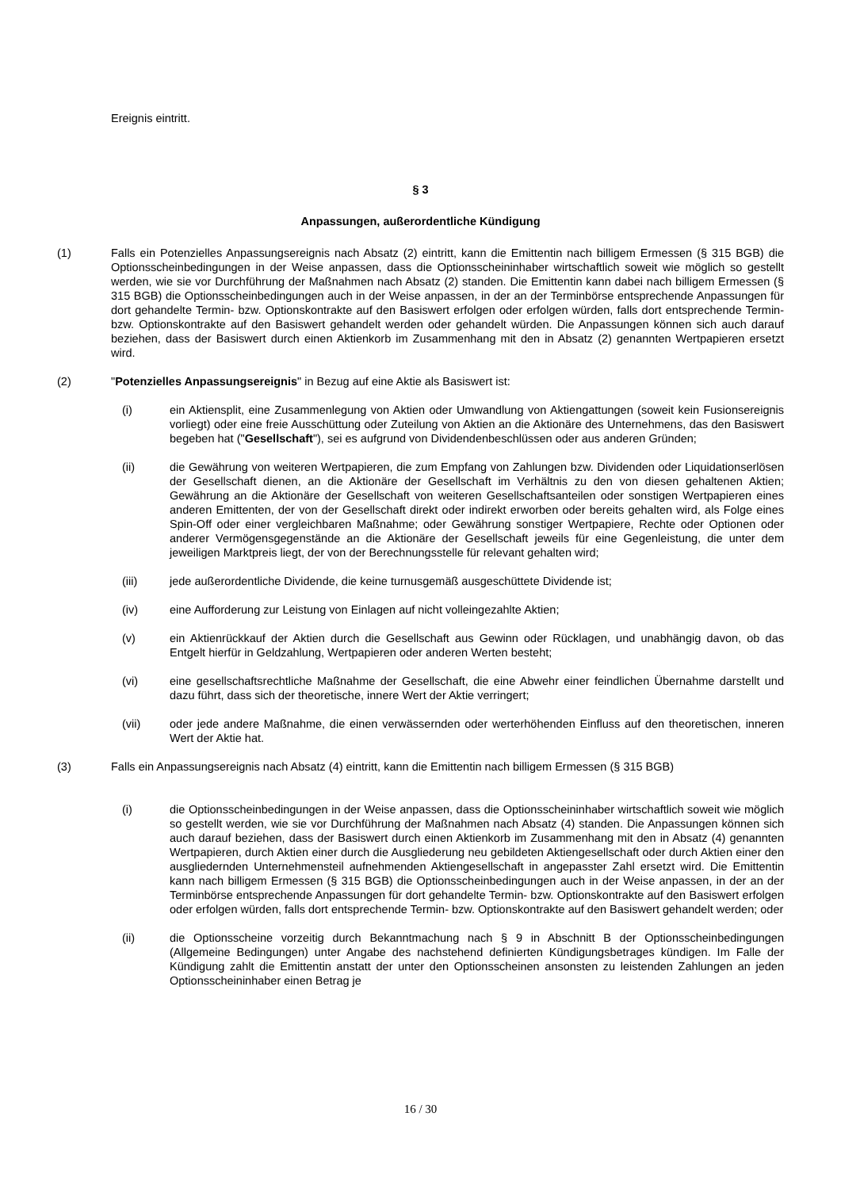Ereignis eintritt.
§ 3
Anpassungen, außerordentliche Kündigung
(1) Falls ein Potenzielles Anpassungsereignis nach Absatz (2) eintritt, kann die Emittentin nach billigem Ermessen (§ 315 BGB) die Optionsscheinbedingungen in der Weise anpassen, dass die Optionsscheininhaber wirtschaftlich soweit wie möglich so gestellt werden, wie sie vor Durchführung der Maßnahmen nach Absatz (2) standen. Die Emittentin kann dabei nach billigem Ermessen (§ 315 BGB) die Optionsscheinbedingungen auch in der Weise anpassen, in der an der Terminbörse entsprechende Anpassungen für dort gehandelte Termin- bzw. Optionskontrakte auf den Basiswert erfolgen oder erfolgen würden, falls dort entsprechende Termin- bzw. Optionskontrakte auf den Basiswert gehandelt werden oder gehandelt würden. Die Anpassungen können sich auch darauf beziehen, dass der Basiswert durch einen Aktienkorb im Zusammenhang mit den in Absatz (2) genannten Wertpapieren ersetzt wird.
(2) "Potenzielles Anpassungsereignis" in Bezug auf eine Aktie als Basiswert ist:
(i) ein Aktiensplit, eine Zusammenlegung von Aktien oder Umwandlung von Aktiengattungen (soweit kein Fusionsereignis vorliegt) oder eine freie Ausschüttung oder Zuteilung von Aktien an die Aktionäre des Unternehmens, das den Basiswert begeben hat ("Gesellschaft"), sei es aufgrund von Dividendenbeschlüssen oder aus anderen Gründen;
(ii) die Gewährung von weiteren Wertpapieren, die zum Empfang von Zahlungen bzw. Dividenden oder Liquidationserlösen der Gesellschaft dienen, an die Aktionäre der Gesellschaft im Verhältnis zu den von diesen gehaltenen Aktien; Gewährung an die Aktionäre der Gesellschaft von weiteren Gesellschaftsanteilen oder sonstigen Wertpapieren eines anderen Emittenten, der von der Gesellschaft direkt oder indirekt erworben oder bereits gehalten wird, als Folge eines Spin-Off oder einer vergleichbaren Maßnahme; oder Gewährung sonstiger Wertpapiere, Rechte oder Optionen oder anderer Vermögensgegenstände an die Aktionäre der Gesellschaft jeweils für eine Gegenleistung, die unter dem jeweiligen Marktpreis liegt, der von der Berechnungsstelle für relevant gehalten wird;
(iii) jede außerordentliche Dividende, die keine turnusgemäß ausgeschüttete Dividende ist;
(iv) eine Aufforderung zur Leistung von Einlagen auf nicht volleingezahlte Aktien;
(v) ein Aktienrückkauf der Aktien durch die Gesellschaft aus Gewinn oder Rücklagen, und unabhängig davon, ob das Entgelt hierfür in Geldzahlung, Wertpapieren oder anderen Werten besteht;
(vi) eine gesellschaftsrechtliche Maßnahme der Gesellschaft, die eine Abwehr einer feindlichen Übernahme darstellt und dazu führt, dass sich der theoretische, innere Wert der Aktie verringert;
(vii) oder jede andere Maßnahme, die einen verwässernden oder werterhöhenden Einfluss auf den theoretischen, inneren Wert der Aktie hat.
(3) Falls ein Anpassungsereignis nach Absatz (4) eintritt, kann die Emittentin nach billigem Ermessen (§ 315 BGB)
(i) die Optionsscheinbedingungen in der Weise anpassen, dass die Optionsscheininhaber wirtschaftlich soweit wie möglich so gestellt werden, wie sie vor Durchführung der Maßnahmen nach Absatz (4) standen. Die Anpassungen können sich auch darauf beziehen, dass der Basiswert durch einen Aktienkorb im Zusammenhang mit den in Absatz (4) genannten Wertpapieren, durch Aktien einer durch die Ausgliederung neu gebildeten Aktiengesellschaft oder durch Aktien einer den ausgliedernden Unternehmensteil aufnehmenden Aktiengesellschaft in angepasster Zahl ersetzt wird. Die Emittentin kann nach billigem Ermessen (§ 315 BGB) die Optionsscheinbedingungen auch in der Weise anpassen, in der an der Terminbörse entsprechende Anpassungen für dort gehandelte Termin- bzw. Optionskontrakte auf den Basiswert erfolgen oder erfolgen würden, falls dort entsprechende Termin- bzw. Optionskontrakte auf den Basiswert gehandelt werden; oder
(ii) die Optionsscheine vorzeitig durch Bekanntmachung nach § 9 in Abschnitt B der Optionsscheinbedingungen (Allgemeine Bedingungen) unter Angabe des nachstehend definierten Kündigungsbetrages kündigen. Im Falle der Kündigung zahlt die Emittentin anstatt der unter den Optionsscheinen ansonsten zu leistenden Zahlungen an jeden Optionsscheininhaber einen Betrag je
16 / 30